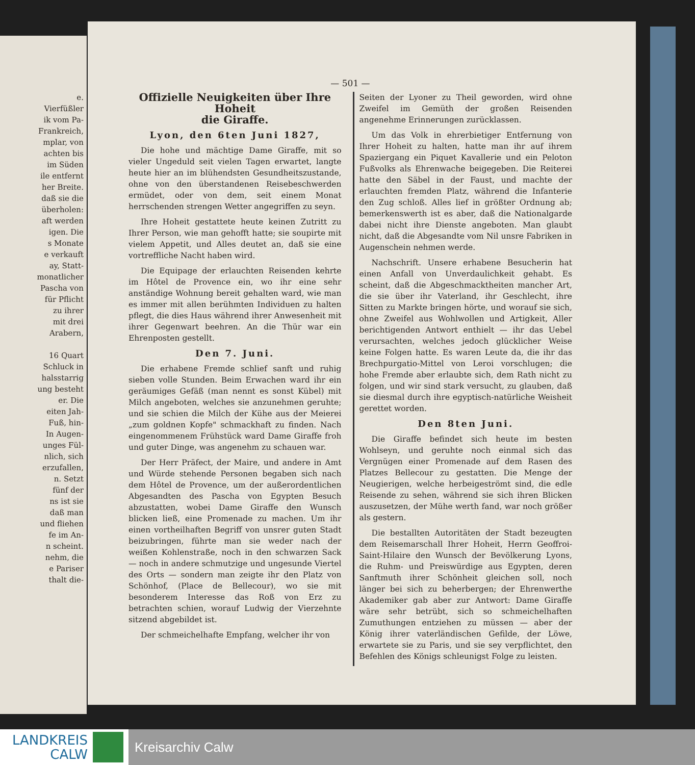e.
Vierfüßler
ik vom Pa-
Frankreich,
mplar, von
achten bis
im Süden
ile entfernt
her Breite.
daß sie die
überholen:
aft werden
igen. Die
s Monate
e verkauft
ay, Statt-
monatlicher
Pascha von
für Pflicht
zu ihrer
mit drei
Arabern,
16 Quart
Schluck in
halsstarrig
ung besteht
er. Die
eiten Jah-
Fuß, hin-
In Augen-
unges Fül-
nlich, sich
erzufallen,
n. Setzt
fünf der
ns ist sie
daß man
und fliehen
fe im An-
n scheint.
nehm, die
e Pariser
thalt die-
— 501 —
Offizielle Neuigkeiten über Ihre Hoheit
die Giraffe.
Lyon, den 6ten Juni 1827,
Die hohe und mächtige Dame Giraffe, mit so vieler Ungeduld seit vielen Tagen erwartet, langte heute hier an im blühendsten Gesundheitszustande, ohne von den überstandenen Reisebeschwerden ermüdet, oder von dem, seit einem Monat herrschenden strengen Wetter angegriffen zu seyn.
Ihre Hoheit gestattete heute keinen Zutritt zu Ihrer Person, wie man gehofft hatte; sie soupirte mit vielem Appetit, und Alles deutet an, daß sie eine vortreffliche Nacht haben wird.
Die Equipage der erlauchten Reisenden kehrte im Hôtel de Provence ein, wo ihr eine sehr anständige Wohnung bereit gehalten ward, wie man es immer mit allen berühmten Individuen zu halten pflegt, die dies Haus während ihrer Anwesenheit mit ihrer Gegenwart beehren. An die Thür war ein Ehrenposten gestellt.
Den 7. Juni.
Die erhabene Fremde schlief sanft und ruhig sieben volle Stunden. Beim Erwachen ward ihr ein geräumiges Gefäß (man nennt es sonst Kübel) mit Milch angeboten, welches sie anzunehmen geruhte; und sie schien die Milch der Kühe aus der Meierei „zum goldnen Kopfe" schmackhaft zu finden. Nach eingenommenem Frühstück ward Dame Giraffe froh und guter Dinge, was angenehm zu schauen war.
Der Herr Präfect, der Maire, und andere in Amt und Würde stehende Personen begaben sich nach dem Hôtel de Provence, um der außerordentlichen Abgesandten des Pascha von Egypten Besuch abzustatten, wobei Dame Giraffe den Wunsch blicken ließ, eine Promenade zu machen. Um ihr einen vortheilhaften Begriff von unsrer guten Stadt beizubringen, führte man sie weder nach der weißen Kohlenstraße, noch in den schwarzen Sack — noch in andere schmutzige und ungesunde Viertel des Orts — sondern man zeigte ihr den Platz von Schönhof, (Place de Bellecour), wo sie mit besonderem Interesse das Roß von Erz zu betrachten schien, worauf Ludwig der Vierzehnte sitzend abgebildet ist.
Der schmeichelhafte Empfang, welcher ihr von
Seiten der Lyoner zu Theil geworden, wird ohne Zweifel im Gemüth der großen Reisenden angenehme Erinnerungen zurücklassen.
Um das Volk in ehrerbietiger Entfernung von Ihrer Hoheit zu halten, hatte man ihr auf ihrem Spaziergang ein Piquet Kavallerie und ein Peloton Fußvolks als Ehrenwache beigegeben. Die Reiterei hatte den Säbel in der Faust, und machte der erlauchten fremden Platz, während die Infanterie den Zug schloß. Alles lief in größter Ordnung ab; bemerkenswerth ist es aber, daß die Nationalgarde dabei nicht ihre Dienste angeboten. Man glaubt nicht, daß die Abgesandte vom Nil unsre Fabriken in Augenschein nehmen werde.
Nachschrift. Unsere erhabene Besucherin hat einen Anfall von Unverdaulichkeit gehabt. Es scheint, daß die Abgeschmacktheiten mancher Art, die sie über ihr Vaterland, ihr Geschlecht, ihre Sitten zu Markte bringen hörte, und worauf sie sich, ohne Zweifel aus Wohlwollen und Artigkeit, Aller berichtigenden Antwort enthielt — ihr das Uebel verursachten, welches jedoch glücklicher Weise keine Folgen hatte. Es waren Leute da, die ihr das Brechpurgatio-Mittel von Leroi vorschlugen; die hohe Fremde aber erlaubte sich, dem Rath nicht zu folgen, und wir sind stark versucht, zu glauben, daß sie diesmal durch ihre egyptisch-natürliche Weisheit gerettet worden.
Den 8ten Juni.
Die Giraffe befindet sich heute im besten Wohlseyn, und geruhte noch einmal sich das Vergnügen einer Promenade auf dem Rasen des Platzes Bellecour zu gestatten. Die Menge der Neugierigen, welche herbeigeströmt sind, die edle Reisende zu sehen, während sie sich ihren Blicken auszusetzen, der Mühe werth fand, war noch größer als gestern.
Die bestallten Autoritäten der Stadt bezeugten dem Reisemarschall Ihrer Hoheit, Herrn Geoffroi-Saint-Hilaire den Wunsch der Bevölkerung Lyons, die Ruhm- und Preiswürdige aus Egypten, deren Sanftmuth ihrer Schönheit gleichen soll, noch länger bei sich zu beherbergen; der Ehrenwerthe Akademiker gab aber zur Antwort: Dame Giraffe wäre sehr betrübt, sich so schmeichelhaften Zumuthungen entziehen zu müssen — aber der König ihrer vaterländischen Gefilde, der Löwe, erwartete sie zu Paris, und sie sey verpflichtet, den Befehlen des Königs schleunigst Folge zu leisten.
LANDKREIS
CALW
Kreisarchiv Calw